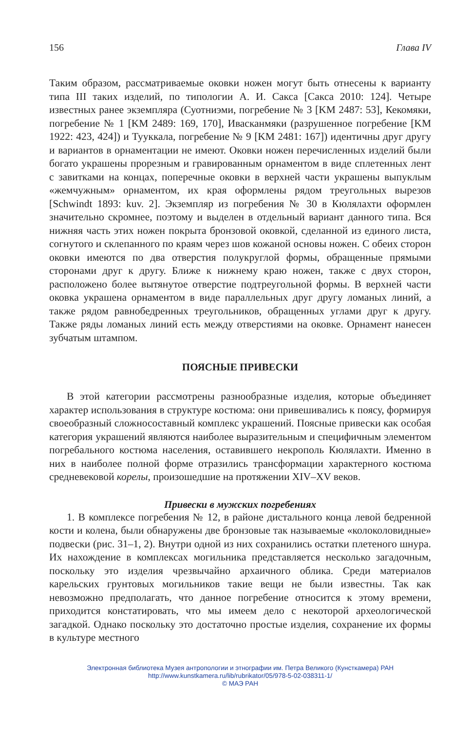156 Глава IV
Таким образом, рассматриваемые оковки ножен могут быть отнесены к варианту типа III таких изделий, по типологии А. И. Сакса [Сакса 2010: 124]. Четыре известных ранее экземпляра (Суотниэми, погребение № 3 [KM 2487: 53], Кекомяки, погребение № 1 [KM 2489: 169, 170], Ивасканмяки (разрушенное погребение [KM 1922: 423, 424]) и Тууккала, погребение № 9 [KM 2481: 167]) идентичны друг другу и вариантов в орнаментации не имеют. Оковки ножен перечисленных изделий были богато украшены прорезным и гравированным орнаментом в виде сплетенных лент с завитками на концах, поперечные оковки в верхней части украшены выпуклым «жемчужным» орнаментом, их края оформлены рядом треугольных вырезов [Schwindt 1893: kuv. 2]. Экземпляр из погребения № 30 в Кюлялахти оформлен значительно скромнее, поэтому и выделен в отдельный вариант данного типа. Вся нижняя часть этих ножен покрыта бронзовой оковкой, сделанной из единого листа, согнутого и склепанного по краям через шов кожаной основы ножен. С обеих сторон оковки имеются по два отверстия полукруглой формы, обращенные прямыми сторонами друг к другу. Ближе к нижнему краю ножен, также с двух сторон, расположено более вытянутое отверстие подтреугольной формы. В верхней части оковка украшена орнаментом в виде параллельных друг другу ломаных линий, а также рядом равнобедренных треугольников, обращенных углами друг к другу. Также ряды ломаных линий есть между отверстиями на оковке. Орнамент нанесен зубчатым штампом.
ПОЯСНЫЕ ПРИВЕСКИ
В этой категории рассмотрены разнообразные изделия, которые объединяет характер использования в структуре костюма: они привешивались к поясу, формируя своеобразный сложносоставный комплекс украшений. Поясные привески как особая категория украшений являются наиболее выразительным и специфичным элементом погребального костюма населения, оставившего некрополь Кюлялахти. Именно в них в наиболее полной форме отразились трансформации характерного костюма средневековой корелы, произошедшие на протяжении XIV–XV веков.
Привески в мужских погребениях
1. В комплексе погребения № 12, в районе дистального конца левой бедренной кости и колена, были обнаружены две бронзовые так называемые «колоколовидные» подвески (рис. 31–1, 2). Внутри одной из них сохранились остатки плетеного шнура. Их нахождение в комплексах могильника представляется несколько загадочным, поскольку это изделия чрезвычайно архаичного облика. Среди материалов карельских грунтовых могильников такие вещи не были известны. Так как невозможно предполагать, что данное погребение относится к этому времени, приходится констатировать, что мы имеем дело с некоторой археологической загадкой. Однако поскольку это достаточно простые изделия, сохранение их формы в культуре местного
Электронная библиотека Музея антропологии и этнографии им. Петра Великого (Кунсткамера) РАН
http://www.kunstkamera.ru/lib/rubrikator/05/978-5-02-038311-1/
© МАЭ РАН